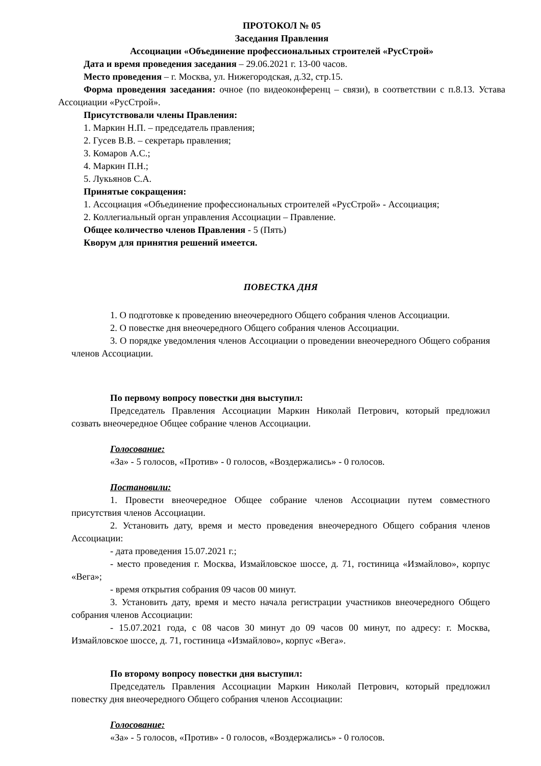ПРОТОКОЛ № 05
Заседания Правления
Ассоциации «Объединение профессиональных строителей «РусСтрой»
Дата и время проведения заседания – 29.06.2021 г. 13-00 часов.
Место проведения – г. Москва, ул. Нижегородская, д.32, стр.15.
Форма проведения заседания: очное (по видеоконференц – связи), в соответствии с п.8.13. Устава Ассоциации «РусСтрой».
Присутствовали члены Правления:
1. Маркин Н.П. – председатель правления;
2. Гусев В.В. – секретарь правления;
3. Комаров А.С.;
4. Маркин П.Н.;
5. Лукьянов С.А.
Принятые сокращения:
1. Ассоциация «Объединение профессиональных строителей «РусСтрой» - Ассоциация;
2. Коллегиальный орган управления Ассоциации – Правление.
Общее количество членов Правления - 5 (Пять)
Кворум для принятия решений имеется.
ПОВЕСТКА ДНЯ
1. О подготовке к проведению внеочередного Общего собрания членов Ассоциации.
2. О повестке дня внеочередного Общего собрания членов Ассоциации.
3. О порядке уведомления членов Ассоциации о проведении внеочередного Общего собрания членов Ассоциации.
По первому вопросу повестки дня выступил:
Председатель Правления Ассоциации Маркин Николай Петрович, который предложил созвать внеочередное Общее собрание членов Ассоциации.
Голосование:
«За» - 5 голосов, «Против» - 0 голосов, «Воздержались» - 0 голосов.
Постановили:
1. Провести внеочередное Общее собрание членов Ассоциации путем совместного присутствия членов Ассоциации.
2. Установить дату, время и место проведения внеочередного Общего собрания членов Ассоциации:
- дата проведения 15.07.2021 г.;
- место проведения г. Москва, Измайловское шоссе, д. 71, гостиница «Измайлово», корпус «Вега»;
- время открытия собрания 09 часов 00 минут.
3. Установить дату, время и место начала регистрации участников внеочередного Общего собрания членов Ассоциации:
- 15.07.2021 года, с 08 часов 30 минут до 09 часов 00 минут, по адресу: г. Москва, Измайловское шоссе, д. 71, гостиница «Измайлово», корпус «Вега».
По второму вопросу повестки дня выступил:
Председатель Правления Ассоциации Маркин Николай Петрович, который предложил повестку дня внеочередного Общего собрания членов Ассоциации:
Голосование:
«За» - 5 голосов, «Против» - 0 голосов, «Воздержались» - 0 голосов.